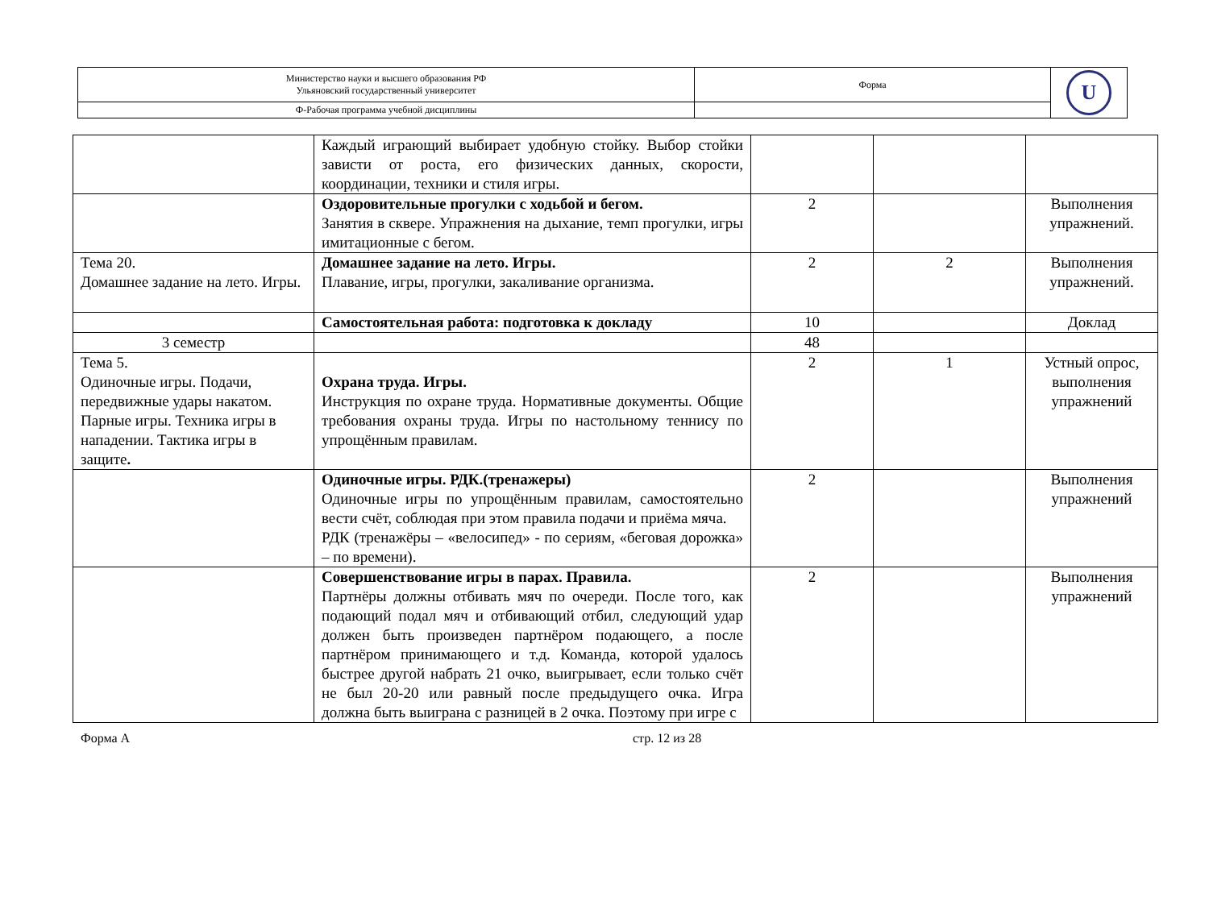| Министерство науки и высшего образования РФ Ульяновский государственный университет | Форма | U |
| Ф-Рабочая программа учебной дисциплины | | |
| | Каждый играющий выбирает удобную стойку. Выбор стойки зависти от роста, его физических данных, скорости, координации, техники и стиля игры. | | | |
| | Оздоровительные прогулки с ходьбой и бегом. Занятия в сквере. Упражнения на дыхание, темп прогулки, игры имитационные с бегом. | 2 | | Выполнения упражнений. |
| Тема 20. Домашнее задание на лето. Игры. | Домашнее задание на лето. Игры. Плавание, игры, прогулки, закаливание организма. | 2 | 2 | Выполнения упражнений. |
| | Самостоятельная работа: подготовка к докладу | 10 | | Доклад |
| 3 семестр | | 48 | | |
| Тема 5. Одиночные игры. Подачи, передвижные удары накатом. Парные игры. Техника игры в нападении. Тактика игры в защите . | Охрана труда. Игры. Инструкция по охране труда. Нормативные документы. Общие требования охраны труда. Игры по настольному теннису по упрощённым правилам. | 2 | 1 | Устный опрос, выполнения упражнений |
| | Одиночные игры. РДК.(тренажеры) Одиночные игры по упрощённым правилам, самостоятельно вести счёт, соблюдая при этом правила подачи и приёма мяча. РДК (тренажёры – «велосипед» - по сериям, «беговая дорожка» – по времени). | 2 | | Выполнения упражнений |
| | Совершенствование игры в парах. Правила. Партнёры должны отбивать мяч по очереди. После того, как подающий подал мяч и отбивающий отбил, следующий удар должен быть произведен партнёром подающего, а после партнёром принимающего и т.д. Команда, которой удалось быстрее другой набрать 21 очко, выигрывает, если только счёт не был 20-20 или равный после предыдущего очка. Игра должна быть выиграна с разницей в 2 очка. Поэтому при игре с | 2 | | Выполнения упражнений |
Форма А стр. 12 из 28